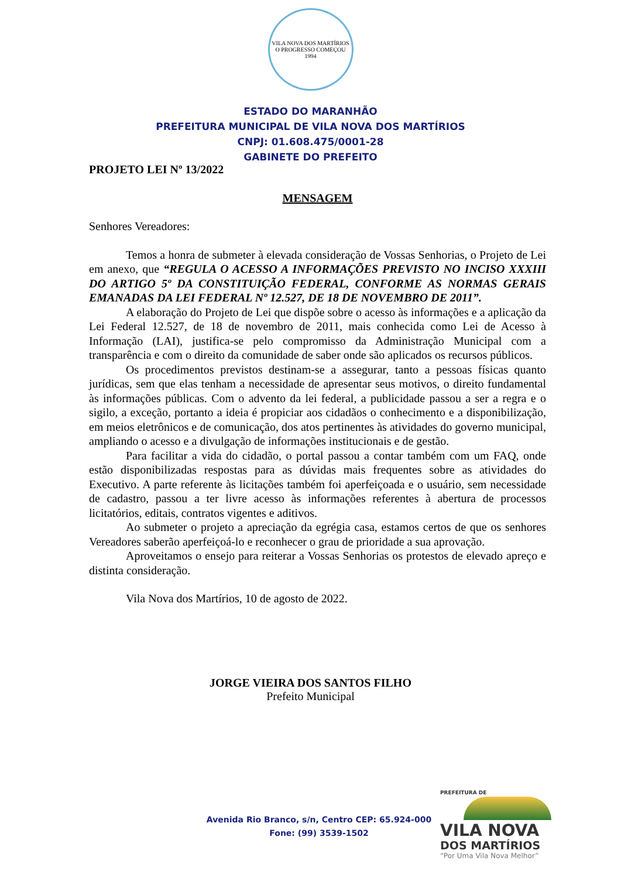VILA NOVA DOS MARTÍRIOS
O PROGRESSO COMEÇOU
1994
ESTADO DO MARANHÃO
PREFEITURA MUNICIPAL DE VILA NOVA DOS MARTÍRIOS
CNPJ: 01.608.475/0001-28
GABINETE DO PREFEITO
PROJETO LEI Nº 13/2022
MENSAGEM
Senhores Vereadores:
Temos a honra de submeter à elevada consideração de Vossas Senhorias, o Projeto de Lei em anexo, que “REGULA O ACESSO A INFORMAÇÕES PREVISTO NO INCISO XXXIII DO ARTIGO 5º DA CONSTITUIÇÃO FEDERAL, CONFORME AS NORMAS GERAIS EMANADAS DA LEI FEDERAL Nº 12.527, DE 18 DE NOVEMBRO DE 2011”.
A elaboração do Projeto de Lei que dispõe sobre o acesso às informações e a aplicação da Lei Federal 12.527, de 18 de novembro de 2011, mais conhecida como Lei de Acesso à Informação (LAI), justifica-se pelo compromisso da Administração Municipal com a transparência e com o direito da comunidade de saber onde são aplicados os recursos públicos.
Os procedimentos previstos destinam-se a assegurar, tanto a pessoas físicas quanto jurídicas, sem que elas tenham a necessidade de apresentar seus motivos, o direito fundamental às informações públicas. Com o advento da lei federal, a publicidade passou a ser a regra e o sigilo, a exceção, portanto a ideia é propiciar aos cidadãos o conhecimento e a disponibilização, em meios eletrônicos e de comunicação, dos atos pertinentes às atividades do governo municipal, ampliando o acesso e a divulgação de informações institucionais e de gestão.
Para facilitar a vida do cidadão, o portal passou a contar também com um FAQ, onde estão disponibilizadas respostas para as dúvidas mais frequentes sobre as atividades do Executivo. A parte referente às licitações também foi aperfeiçoada e o usuário, sem necessidade de cadastro, passou a ter livre acesso às informações referentes à abertura de processos licitatórios, editais, contratos vigentes e aditivos.
Ao submeter o projeto a apreciação da egrégia casa, estamos certos de que os senhores Vereadores saberão aperfeiçoá-lo e reconhecer o grau de prioridade a sua aprovação.
Aproveitamos o ensejo para reiterar a Vossas Senhorias os protestos de elevado apreço e distinta consideração.
Vila Nova dos Martírios, 10 de agosto de 2022.
JORGE VIEIRA DOS SANTOS FILHO
Prefeito Municipal
Avenida Rio Branco, s/n, Centro CEP: 65.924-000
Fone: (99) 3539-1502
PREFEITURA DE
VILA NOVA
DOS MARTÍRIOS
“Por Uma Vila Nova Melhor”